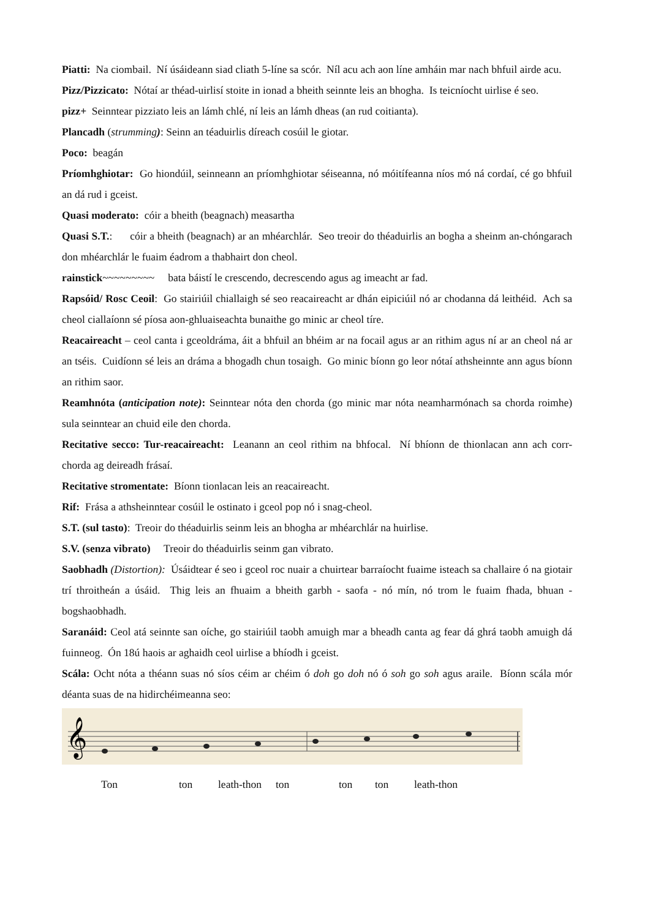Piatti: Na ciombail. Ní úsáideann siad cliath 5-líne sa scór. Níl acu ach aon líne amháin mar nach bhfuil airde acu.
Pizz/Pizzicato: Nótaí ar théad-uirlisí stoite in ionad a bheith seinnte leis an bhogha. Is teicníocht uirlise é seo.
pizz+ Seinntear pizziato leis an lámh chlé, ní leis an lámh dheas (an rud coitianta).
Plancadh (strumming): Seinn an téaduirlis díreach cosúil le giotar.
Poco: beagán
Príomhghiotar: Go hiondúil, seinneann an príomhghiotar séiseanna, nó móitífeanna níos mó ná cordaí, cé go bhfuil an dá rud i gceist.
Quasi moderato: cóir a bheith (beagnach) measartha
Quasi S.T.: cóir a bheith (beagnach) ar an mhéarchlár. Seo treoir do théaduirlis an bogha a sheinm an-chóngarach don mhéarchlár le fuaim éadrom a thabhairt don cheol.
rainstick~~~~~~~~~ bata báistí le crescendo, decrescendo agus ag imeacht ar fad.
Rapsóid/ Rosc Ceoil: Go stairiúil chiallaigh sé seo reacaireacht ar dhán eipiciúil nó ar chodanna dá leithéid. Ach sa cheol ciallaíonn sé píosa aon-ghluaiseachta bunaithe go minic ar cheol tíre.
Reacaireacht – ceol canta i gceoldráma, áit a bhfuil an bhéim ar na focail agus ar an rithim agus ní ar an cheol ná ar an tséis. Cuidíonn sé leis an dráma a bhogadh chun tosaigh. Go minic bíonn go leor nótaí athsheinnte ann agus bíonn an rithim saor.
Reamhnóta (anticipation note): Seinntear nóta den chorda (go minic mar nóta neamharmónach sa chorda roimhe) sula seinntear an chuid eile den chorda.
Recitative secco: Tur-reacaireacht: Leanann an ceol rithim na bhfocal. Ní bhíonn de thionlacan ann ach corr-chorda ag deireadh frásaí.
Recitative stromentate: Bíonn tionlacan leis an reacaireacht.
Rif: Frása a athsheinntear cosúil le ostinato i gceol pop nó i snag-cheol.
S.T. (sul tasto): Treoir do théaduirlis seinm leis an bhogha ar mhéarchlár na huirlise.
S.V. (senza vibrato) Treoir do théaduirlis seinm gan vibrato.
Saobhadh (Distortion): Úsáidtear é seo i gceol roc nuair a chuirtear barraíocht fuaime isteach sa challaire ó na giotair trí throitheán a úsáid. Thig leis an fhuaim a bheith garbh - saofa - nó mín, nó trom le fuaim fhada, bhuan - bogshaobhadh.
Saranáid: Ceol atá seinnte san oíche, go stairiúil taobh amuigh mar a bheadh canta ag fear dá ghrá taobh amuigh dá fuinneog. Ón 18ú haois ar aghaidh ceol uirlise a bhíodh i gceist.
Scála: Ocht nóta a théann suas nó síos céim ar chéim ó doh go doh nó ó soh go soh agus araile. Bíonn scála mór déanta suas de na hidirchéimeanna seo:
𝄞
Ton ton leath-thon ton ton ton leath-thon